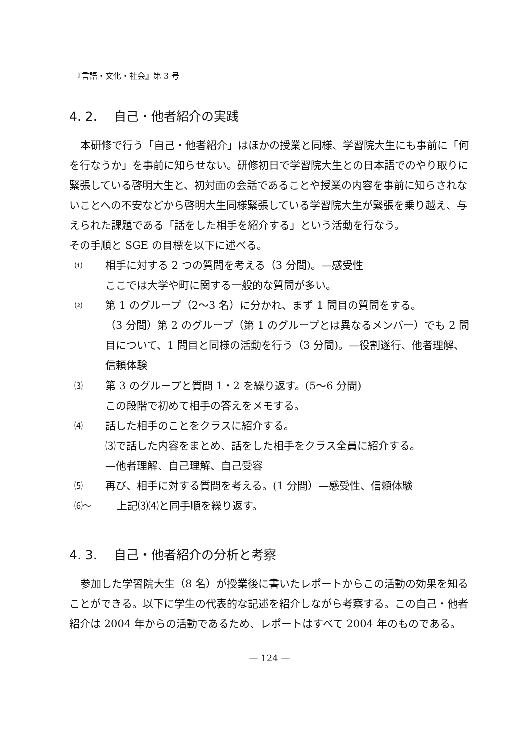『言語・文化・社会』第 3 号
4. 2.　 自己・他者紹介の実践
本研修で行う「自己・他者紹介」はほかの授業と同様、学習院大生にも事前に「何を行なうか」を事前に知らせない。研修初日で学習院大生との日本語でのやり取りに緊張している啓明大生と、初対面の会話であることや授業の内容を事前に知らされないことへの不安などから啓明大生同様緊張している学習院大生が緊張を乗り越え、与えられた課題である「話をした相手を紹介する」という活動を行なう。
その手順と SGE の目標を以下に述べる。
⑴ 相手に対する 2 つの質問を考える（3 分間)。—感受性
ここでは大学や町に関する一般的な質問が多い。
⑵ 第 1 のグループ（2〜3 名）に分かれ、まず 1 問目の質問をする。
（3 分間）第 2 のグループ（第 1 のグループとは異なるメンバー）でも 2 問目について、1 問目と同様の活動を行う（3 分間)。—役割遂行、他者理解、信頼体験
⑶ 第 3 のグループと質問 1・2 を繰り返す。(5〜6 分間)
この段階で初めて相手の答えをメモする。
⑷ 話した相手のことをクラスに紹介する。
⑶で話した内容をまとめ、話をした相手をクラス全員に紹介する。
—他者理解、自己理解、自己受容
⑸ 再び、相手に対する質問を考える。(1 分間）—感受性、信頼体験
⑹〜 上記⑶⑷と同手順を繰り返す。
4. 3.　 自己・他者紹介の分析と考察
参加した学習院大生（8 名）が授業後に書いたレポートからこの活動の効果を知ることができる。以下に学生の代表的な記述を紹介しながら考察する。この自己・他者紹介は 2004 年からの活動であるため、レポートはすべて 2004 年のものである。
— 124 —